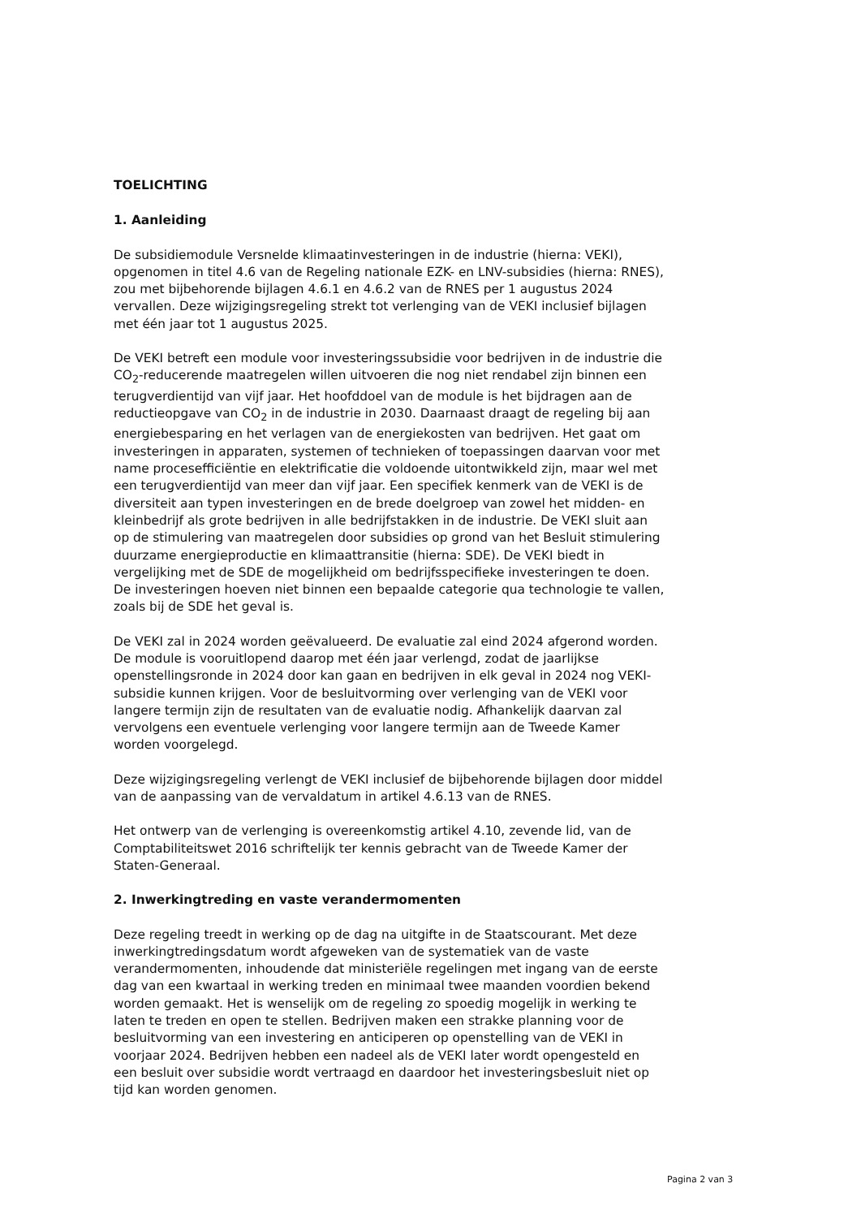TOELICHTING
1. Aanleiding
De subsidiemodule Versnelde klimaatinvesteringen in de industrie (hierna: VEKI), opgenomen in titel 4.6 van de Regeling nationale EZK- en LNV-subsidies (hierna: RNES), zou met bijbehorende bijlagen 4.6.1 en 4.6.2 van de RNES per 1 augustus 2024 vervallen. Deze wijzigingsregeling strekt tot verlenging van de VEKI inclusief bijlagen met één jaar tot 1 augustus 2025.
De VEKI betreft een module voor investeringssubsidie voor bedrijven in de industrie die CO<sub>2</sub>-reducerende maatregelen willen uitvoeren die nog niet rendabel zijn binnen een terugverdientijd van vijf jaar. Het hoofddoel van de module is het bijdragen aan de reductieopgave van CO<sub>2</sub> in de industrie in 2030. Daarnaast draagt de regeling bij aan energiebesparing en het verlagen van de energiekosten van bedrijven. Het gaat om investeringen in apparaten, systemen of technieken of toepassingen daarvan voor met name procesefficiëntie en elektrificatie die voldoende uitontwikkeld zijn, maar wel met een terugverdientijd van meer dan vijf jaar. Een specifiek kenmerk van de VEKI is de diversiteit aan typen investeringen en de brede doelgroep van zowel het midden- en kleinbedrijf als grote bedrijven in alle bedrijfstakken in de industrie. De VEKI sluit aan op de stimulering van maatregelen door subsidies op grond van het Besluit stimulering duurzame energieproductie en klimaattransitie (hierna: SDE). De VEKI biedt in vergelijking met de SDE de mogelijkheid om bedrijfsspecifieke investeringen te doen. De investeringen hoeven niet binnen een bepaalde categorie qua technologie te vallen, zoals bij de SDE het geval is.
De VEKI zal in 2024 worden geëvalueerd. De evaluatie zal eind 2024 afgerond worden. De module is vooruitlopend daarop met één jaar verlengd, zodat de jaarlijkse openstellingsronde in 2024 door kan gaan en bedrijven in elk geval in 2024 nog VEKI-subsidie kunnen krijgen. Voor de besluitvorming over verlenging van de VEKI voor langere termijn zijn de resultaten van de evaluatie nodig. Afhankelijk daarvan zal vervolgens een eventuele verlenging voor langere termijn aan de Tweede Kamer worden voorgelegd.
Deze wijzigingsregeling verlengt de VEKI inclusief de bijbehorende bijlagen door middel van de aanpassing van de vervaldatum in artikel 4.6.13 van de RNES.
Het ontwerp van de verlenging is overeenkomstig artikel 4.10, zevende lid, van de Comptabiliteitswet 2016 schriftelijk ter kennis gebracht van de Tweede Kamer der Staten-Generaal.
2. Inwerkingtreding en vaste verandermomenten
Deze regeling treedt in werking op de dag na uitgifte in de Staatscourant. Met deze inwerkingtredingsdatum wordt afgeweken van de systematiek van de vaste verandermomenten, inhoudende dat ministeriële regelingen met ingang van de eerste dag van een kwartaal in werking treden en minimaal twee maanden voordien bekend worden gemaakt. Het is wenselijk om de regeling zo spoedig mogelijk in werking te laten te treden en open te stellen. Bedrijven maken een strakke planning voor de besluitvorming van een investering en anticiperen op openstelling van de VEKI in voorjaar 2024. Bedrijven hebben een nadeel als de VEKI later wordt opengesteld en een besluit over subsidie wordt vertraagd en daardoor het investeringsbesluit niet op tijd kan worden genomen.
Pagina 2 van 3